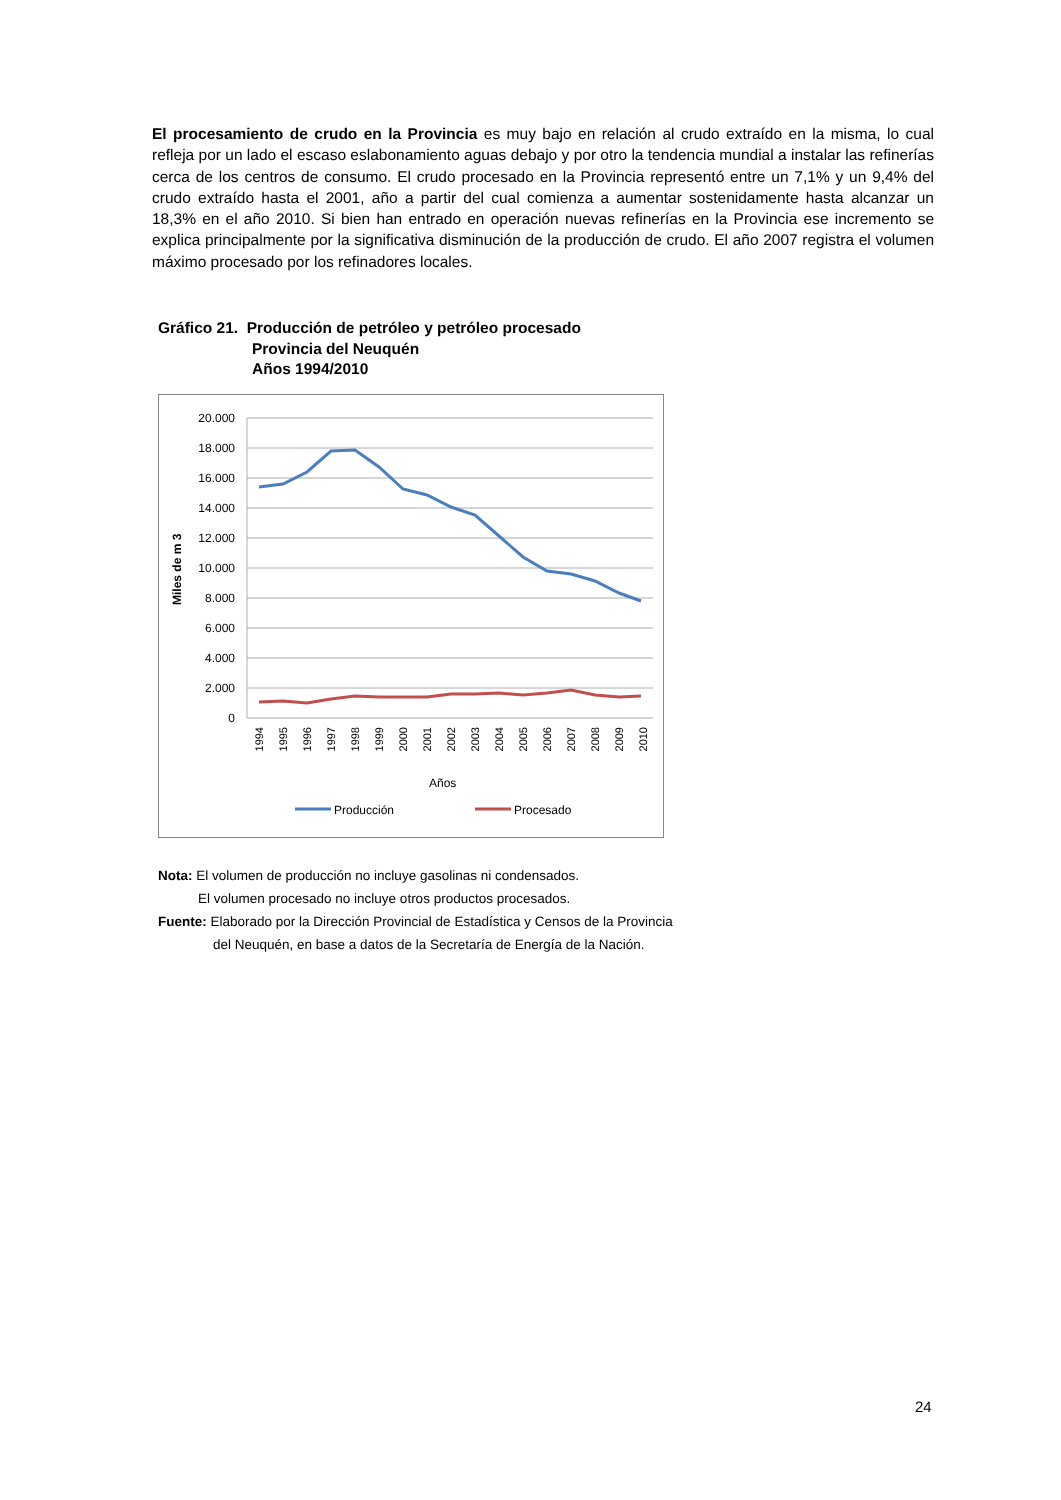El procesamiento de crudo en la Provincia es muy bajo en relación al crudo extraído en la misma, lo cual refleja por un lado el escaso eslabonamiento aguas debajo y por otro la tendencia mundial a instalar las refinerías cerca de los centros de consumo. El crudo procesado en la Provincia representó entre un 7,1% y un 9,4% del crudo extraído hasta el 2001, año a partir del cual comienza a aumentar sostenidamente hasta alcanzar un 18,3% en el año 2010. Si bien han entrado en operación nuevas refinerías en la Provincia ese incremento se explica principalmente por la significativa disminución de la producción de crudo. El año 2007 registra el volumen máximo procesado por los refinadores locales.
Gráfico 21. Producción de petróleo y petróleo procesado
Provincia del Neuquén
Años 1994/2010
20.000
18.000
16.000
14.000
12.000
10.000
8.000
6.000
4.000
2.000
0
Miles de m 3
1994
1995
1996
1997
1998
1999
2000
2001
2002
2003
2004
2005
2006
2007
2008
2009
2010
Años
Producción
Procesado
Nota: El volumen de producción no incluye gasolinas ni condensados.
El volumen procesado no incluye otros productos procesados.
Fuente: Elaborado por la Dirección Provincial de Estadística y Censos de la Provincia
del Neuquén, en base a datos de la Secretaría de Energía de la Nación.
24